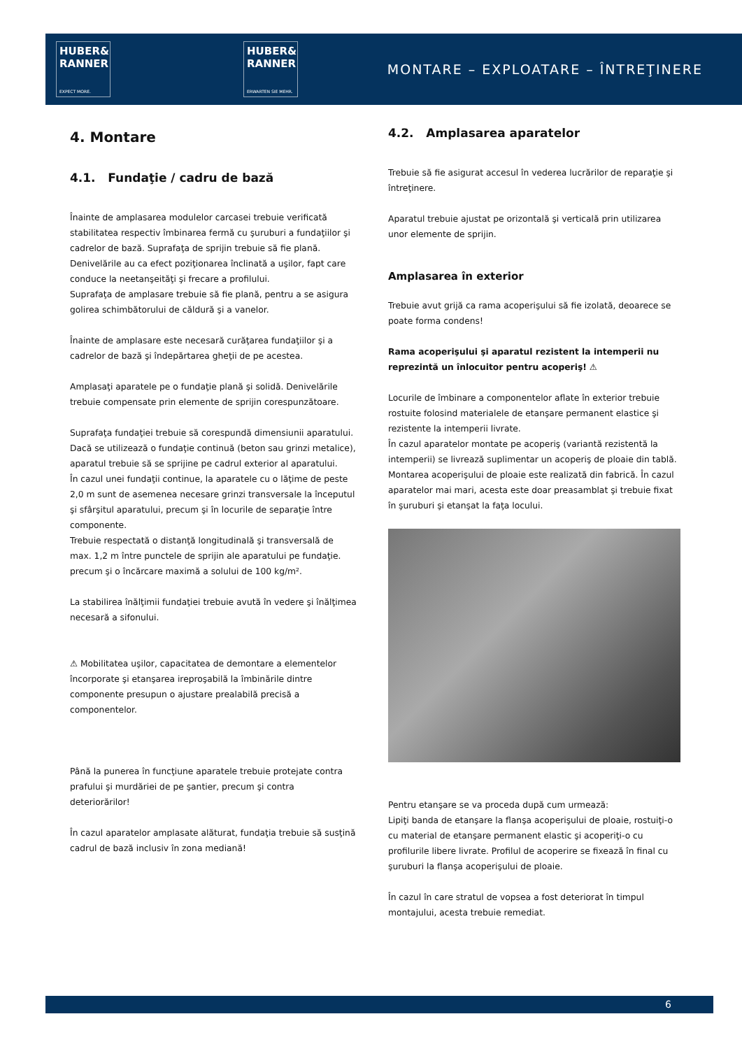HUBER&
RANNER
EXPECT MORE.
HUBER&
RANNER
ERWARTEN SIE MEHR.
MONTARE – EXPLOATARE – ÎNTREŢINERE
4. Montare
4.1. Fundaţie / cadru de bază
Înainte de amplasarea modulelor carcasei trebuie verificată stabilitatea respectiv îmbinarea fermă cu şuruburi a fundaţiilor şi cadrelor de bază. Suprafaţa de sprijin trebuie să fie plană. Denivelările au ca efect poziţionarea înclinată a uşilor, fapt care conduce la neetanşeităţi şi frecare a profilului.
Suprafaţa de amplasare trebuie să fie plană, pentru a se asigura golirea schimbătorului de căldură şi a vanelor.
Înainte de amplasare este necesară curăţarea fundaţiilor şi a cadrelor de bază şi îndepărtarea gheţii de pe acestea.
Amplasaţi aparatele pe o fundaţie plană şi solidă. Denivelările trebuie compensate prin elemente de sprijin corespunzătoare.
Suprafaţa fundaţiei trebuie să corespundă dimensiunii aparatului. Dacă se utilizează o fundaţie continuă (beton sau grinzi metalice), aparatul trebuie să se sprijine pe cadrul exterior al aparatului.
În cazul unei fundaţii continue, la aparatele cu o lăţime de peste 2,0 m sunt de asemenea necesare grinzi transversale la începutul şi sfârşitul aparatului, precum şi în locurile de separaţie între componente.
Trebuie respectată o distanţă longitudinală şi transversală de max. 1,2 m între punctele de sprijin ale aparatului pe fundaţie. precum şi o încărcare maximă a solului de 100 kg/m².
La stabilirea înălţimii fundaţiei trebuie avută în vedere şi înălţimea necesară a sifonului.
⚠ Mobilitatea uşilor, capacitatea de demontare a elementelor încorporate şi etanşarea ireproşabilă la îmbinările dintre componente presupun o ajustare prealabilă precisă a componentelor.
Până la punerea în funcţiune aparatele trebuie protejate contra prafului şi murdăriei de pe şantier, precum şi contra deteriorărilor!
În cazul aparatelor amplasate alăturat, fundaţia trebuie să susţină cadrul de bază inclusiv în zona mediană!
4.2. Amplasarea aparatelor
Trebuie să fie asigurat accesul în vederea lucrărilor de reparaţie şi întreţinere.
Aparatul trebuie ajustat pe orizontală şi verticală prin utilizarea unor elemente de sprijin.
Amplasarea în exterior
Trebuie avut grijă ca rama acoperişului să fie izolată, deoarece se poate forma condens!
Rama acoperişului şi aparatul rezistent la intemperii nu reprezintă un înlocuitor pentru acoperiş! ⚠
Locurile de îmbinare a componentelor aflate în exterior trebuie rostuite folosind materialele de etanşare permanent elastice şi rezistente la intemperii livrate.
În cazul aparatelor montate pe acoperiş (variantă rezistentă la intemperii) se livrează suplimentar un acoperiş de ploaie din tablă. Montarea acoperişului de ploaie este realizată din fabrică. În cazul aparatelor mai mari, acesta este doar preasamblat şi trebuie fixat în şuruburi şi etanşat la faţa locului.
Pentru etanşare se va proceda după cum urmează:
Lipiţi banda de etanşare la flanşa acoperişului de ploaie, rostuiţi-o cu material de etanşare permanent elastic şi acoperiţi-o cu profilurile libere livrate. Profilul de acoperire se fixează în final cu şuruburi la flanşa acoperişului de ploaie.
În cazul în care stratul de vopsea a fost deteriorat în timpul montajului, acesta trebuie remediat.
6